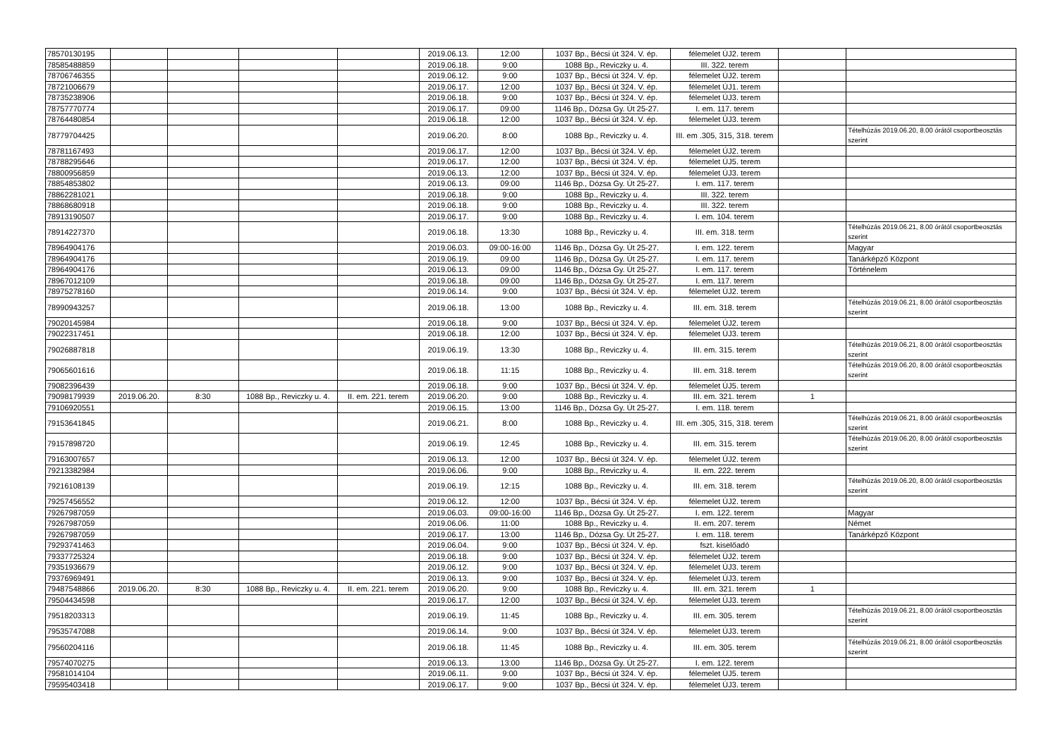| 78570130195 | | | | | 2019.06.13. | 12:00 | 1037 Bp., Bécsi út 324. V. ép. | félemelet ÚJ2. terem | | |
| 78585488859 | | | | | 2019.06.18. | 9:00 | 1088 Bp., Reviczky u. 4. | III. 322. terem | | |
| 78706746355 | | | | | 2019.06.12. | 9:00 | 1037 Bp., Bécsi út 324. V. ép. | félemelet ÚJ2. terem | | |
| 78721006679 | | | | | 2019.06.17. | 12:00 | 1037 Bp., Bécsi út 324. V. ép. | félemelet ÚJ1. terem | | |
| 78735238906 | | | | | 2019.06.18. | 9:00 | 1037 Bp., Bécsi út 324. V. ép. | félemelet ÚJ3. terem | | |
| 78757770774 | | | | | 2019.06.17. | 09:00 | 1146 Bp., Dózsa Gy. Út 25-27. | I. em. 117. terem | | |
| 78764480854 | | | | | 2019.06.18. | 12:00 | 1037 Bp., Bécsi út 324. V. ép. | félemelet ÚJ3. terem | | |
| 78779704425 | | | | | 2019.06.20. | 8:00 | 1088 Bp., Reviczky u. 4. | III. em .305, 315, 318. terem | | Tételhúzás 2019.06.20, 8.00 órától csoportbeosztás szerint |
| 78781167493 | | | | | 2019.06.17. | 12:00 | 1037 Bp., Bécsi út 324. V. ép. | félemelet ÚJ2. terem | | |
| 78788295646 | | | | | 2019.06.17. | 12:00 | 1037 Bp., Bécsi út 324. V. ép. | félemelet ÚJ5. terem | | |
| 78800956859 | | | | | 2019.06.13. | 12:00 | 1037 Bp., Bécsi út 324. V. ép. | félemelet ÚJ3. terem | | |
| 78854853802 | | | | | 2019.06.13. | 09:00 | 1146 Bp., Dózsa Gy. Út 25-27. | I. em. 117. terem | | |
| 78862281021 | | | | | 2019.06.18. | 9:00 | 1088 Bp., Reviczky u. 4. | III. 322. terem | | |
| 78868680918 | | | | | 2019.06.18. | 9:00 | 1088 Bp., Reviczky u. 4. | III. 322. terem | | |
| 78913190507 | | | | | 2019.06.17. | 9:00 | 1088 Bp., Reviczky u. 4. | I. em. 104. terem | | |
| 78914227370 | | | | | 2019.06.18. | 13:30 | 1088 Bp., Reviczky u. 4. | III. em. 318. term | | Tételhúzás 2019.06.21, 8.00 órától csoportbeosztás szerint |
| 78964904176 | | | | | 2019.06.03. | 09:00-16:00 | 1146 Bp., Dózsa Gy. Út 25-27. | I. em. 122. terem | | Magyar |
| 78964904176 | | | | | 2019.06.19. | 09:00 | 1146 Bp., Dózsa Gy. Út 25-27. | I. em. 117. terem | | Tanárképző Központ |
| 78964904176 | | | | | 2019.06.13. | 09:00 | 1146 Bp., Dózsa Gy. Út 25-27. | I. em. 117. terem | | Történelem |
| 78967012109 | | | | | 2019.06.18. | 09:00 | 1146 Bp., Dózsa Gy. Út 25-27. | I. em. 117. terem | | |
| 78975278160 | | | | | 2019.06.14. | 9:00 | 1037 Bp., Bécsi út 324. V. ép. | félemelet ÚJ2. terem | | |
| 78990943257 | | | | | 2019.06.18. | 13:00 | 1088 Bp., Reviczky u. 4. | III. em. 318. terem | | Tételhúzás 2019.06.21, 8.00 órától csoportbeosztás szerint |
| 79020145984 | | | | | 2019.06.18. | 9:00 | 1037 Bp., Bécsi út 324. V. ép. | félemelet ÚJ2. terem | | |
| 79022317451 | | | | | 2019.06.18. | 12:00 | 1037 Bp., Bécsi út 324. V. ép. | félemelet ÚJ3. terem | | |
| 79026887818 | | | | | 2019.06.19. | 13:30 | 1088 Bp., Reviczky u. 4. | III. em. 315. terem | | Tételhúzás 2019.06.21, 8.00 órától csoportbeosztás szerint |
| 79065601616 | | | | | 2019.06.18. | 11:15 | 1088 Bp., Reviczky u. 4. | III. em. 318. terem | | Tételhúzás 2019.06.20, 8.00 órától csoportbeosztás szerint |
| 79082396439 | | | | | 2019.06.18. | 9:00 | 1037 Bp., Bécsi út 324. V. ép. | félemelet ÚJ5. terem | | |
| 79098179939 | 2019.06.20. | 8:30 | 1088 Bp., Reviczky u. 4. | II. em. 221. terem | 2019.06.20. | 9:00 | 1088 Bp., Reviczky u. 4. | III. em. 321. terem | 1 | |
| 79106920551 | | | | | 2019.06.15. | 13:00 | 1146 Bp., Dózsa Gy. Út 25-27. | I. em. 118. terem | | |
| 79153641845 | | | | | 2019.06.21. | 8:00 | 1088 Bp., Reviczky u. 4. | III. em .305, 315, 318. terem | | Tételhúzás 2019.06.21, 8.00 órától csoportbeosztás szerint |
| 79157898720 | | | | | 2019.06.19. | 12:45 | 1088 Bp., Reviczky u. 4. | III. em. 315. terem | | Tételhúzás 2019.06.20, 8.00 órától csoportbeosztás szerint |
| 79163007657 | | | | | 2019.06.13. | 12:00 | 1037 Bp., Bécsi út 324. V. ép. | félemelet ÚJ2. terem | | |
| 79213382984 | | | | | 2019.06.06. | 9:00 | 1088 Bp., Reviczky u. 4. | II. em. 222. terem | | |
| 79216108139 | | | | | 2019.06.19. | 12:15 | 1088 Bp., Reviczky u. 4. | III. em. 318. terem | | Tételhúzás 2019.06.20, 8.00 órától csoportbeosztás szerint |
| 79257456552 | | | | | 2019.06.12. | 12:00 | 1037 Bp., Bécsi út 324. V. ép. | félemelet ÚJ2. terem | | |
| 79267987059 | | | | | 2019.06.03. | 09:00-16:00 | 1146 Bp., Dózsa Gy. Út 25-27. | I. em. 122. terem | | Magyar |
| 79267987059 | | | | | 2019.06.06. | 11:00 | 1088 Bp., Reviczky u. 4. | II. em. 207. terem | | Német |
| 79267987059 | | | | | 2019.06.17. | 13:00 | 1146 Bp., Dózsa Gy. Út 25-27. | I. em. 118. terem | | Tanárképző Központ |
| 79293741463 | | | | | 2019.06.04. | 9:00 | 1037 Bp., Bécsi út 324. V. ép. | fszt. kiselőadó | | |
| 79337725324 | | | | | 2019.06.18. | 9:00 | 1037 Bp., Bécsi út 324. V. ép. | félemelet ÚJ2. terem | | |
| 79351936679 | | | | | 2019.06.12. | 9:00 | 1037 Bp., Bécsi út 324. V. ép. | félemelet ÚJ3. terem | | |
| 79376969491 | | | | | 2019.06.13. | 9:00 | 1037 Bp., Bécsi út 324. V. ép. | félemelet ÚJ3. terem | | |
| 79487548866 | 2019.06.20. | 8:30 | 1088 Bp., Reviczky u. 4. | II. em. 221. terem | 2019.06.20. | 9:00 | 1088 Bp., Reviczky u. 4. | III. em. 321. terem | 1 | |
| 79504434598 | | | | | 2019.06.17. | 12:00 | 1037 Bp., Bécsi út 324. V. ép. | félemelet ÚJ3. terem | | |
| 79518203313 | | | | | 2019.06.19. | 11:45 | 1088 Bp., Reviczky u. 4. | III. em. 305. terem | | Tételhúzás 2019.06.21, 8.00 órától csoportbeosztás szerint |
| 79535747088 | | | | | 2019.06.14. | 9:00 | 1037 Bp., Bécsi út 324. V. ép. | félemelet ÚJ3. terem | | |
| 79560204116 | | | | | 2019.06.18. | 11:45 | 1088 Bp., Reviczky u. 4. | III. em. 305. terem | | Tételhúzás 2019.06.21, 8.00 órától csoportbeosztás szerint |
| 79574070275 | | | | | 2019.06.13. | 13:00 | 1146 Bp., Dózsa Gy. Út 25-27. | I. em. 122. terem | | |
| 79581014104 | | | | | 2019.06.11. | 9:00 | 1037 Bp., Bécsi út 324. V. ép. | félemelet ÚJ5. terem | | |
| 79595403418 | | | | | 2019.06.17. | 9:00 | 1037 Bp., Bécsi út 324. V. ép. | félemelet ÚJ3. terem | | |